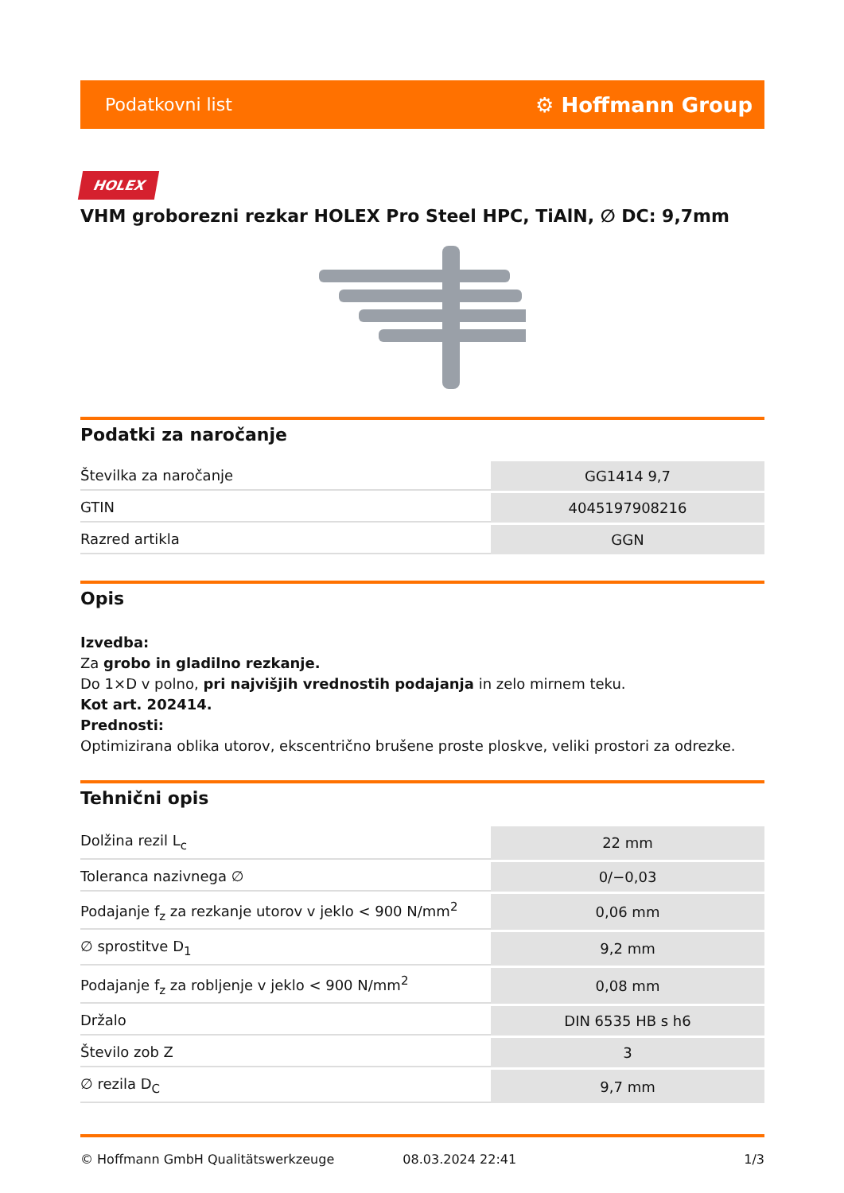Podatkovni list ⚙ Hoffmann Group
HOLEX
VHM groborezni rezkar HOLEX Pro Steel HPC, TiAlN, ∅ DC: 9,7mm
Podatki za naročanje
| Številka za naročanje | GG1414 9,7 |
| GTIN | 4045197908216 |
| Razred artikla | GGN |
Opis
Izvedba:
Za grobo in gladilno rezkanje.
Do 1×D v polno, pri najvišjih vrednostih podajanja in zelo mirnem teku.
Kot art. 202414.
Prednosti:
Optimizirana oblika utorov, ekscentrično brušene proste ploskve, veliki prostori za odrezke.
Tehnični opis
| Dolžina rezil L<sub>c</sub> | 22 mm |
| Toleranca nazivnega ∅ | 0/−0,03 |
| Podajanje f<sub>z</sub> za rezkanje utorov v jeklo < 900 N/mm<sup>2</sup> | 0,06 mm |
| ∅ sprostitve D<sub>1</sub> | 9,2 mm |
| Podajanje f<sub>z</sub> za robljenje v jeklo < 900 N/mm<sup>2</sup> | 0,08 mm |
| Držalo | DIN 6535 HB s h6 |
| Število zob Z | 3 |
| ∅ rezila D<sub>C</sub> | 9,7 mm |
© Hoffmann GmbH Qualitätswerkzeuge 08.03.2024 22:41 1/3